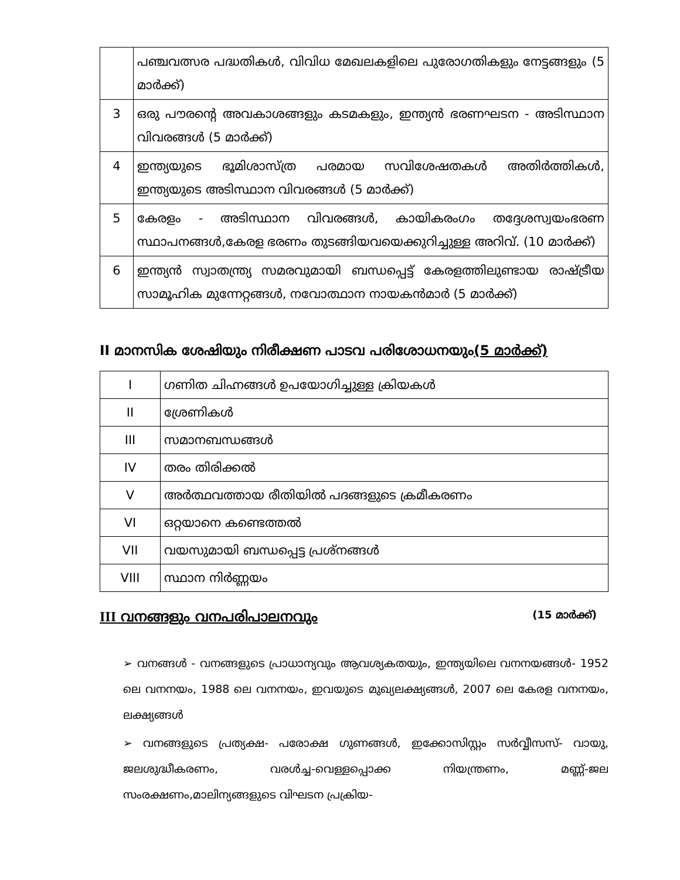| | പഞ്ചവത്സര പദ്ധതികൾ, വിവിധ മേഖലകളിലെ പുരോഗതികളും നേട്ടങ്ങളും (5 മാർക്ക്) |
| 3 | ഒരു പൗരന്റെ അവകാശങ്ങളും കടമകളും, ഇന്ത്യൻ ഭരണഘടന - അടിസ്ഥാന വിവരങ്ങൾ (5 മാർക്ക്) |
| 4 | ഇന്ത്യയുടെ ഭൂമിശാസ്ത്ര പരമായ സവിശേഷതകൾ അതിർത്തികൾ, ഇന്ത്യയുടെ അടിസ്ഥാന വിവരങ്ങൾ (5 മാർക്ക്) |
| 5 | കേരളം - അടിസ്ഥാന വിവരങ്ങൾ, കായികരംഗം തദ്ദേശസ്വയംഭരണ സ്ഥാപനങ്ങൾ,കേരള ഭരണം തുടങ്ങിയവയെക്കുറിച്ചുള്ള അറിവ്. (10 മാർക്ക്) |
| 6 | ഇന്ത്യൻ സ്വാതന്ത്ര്യ സമരവുമായി ബന്ധപ്പെട്ട് കേരളത്തിലുണ്ടായ രാഷ്ട്രീയ സാമൂഹിക മുന്നേറ്റങ്ങൾ, നവോത്ഥാന നായകൻമാർ (5 മാർക്ക്) |
II മാനസിക ശേഷിയും നിരീക്ഷണ പാടവ പരിശോധനയും(5 മാർക്ക്)
| I | ഗണിത ചിഹ്നങ്ങൾ ഉപയോഗിച്ചുള്ള ക്രിയകൾ |
| II | ശ്രേണികൾ |
| III | സമാനബന്ധങ്ങൾ |
| IV | തരം തിരിക്കൽ |
| V | അർത്ഥവത്തായ രീതിയിൽ പദങ്ങളുടെ ക്രമീകരണം |
| VI | ഒറ്റയാനെ കണ്ടെത്തൽ |
| VII | വയസുമായി ബന്ധപ്പെട്ട പ്രശ്നങ്ങൾ |
| VIII | സ്ഥാന നിർണ്ണയം |
III വനങ്ങളും വനപരിപാലനവും (15 മാർക്ക്)
➢ വനങ്ങൾ - വനങ്ങളുടെ പ്രാധാന്യവും ആവശ്യകതയും, ഇന്ത്യയിലെ വനനയങ്ങൾ- 1952 ലെ വനനയം, 1988 ലെ വനനയം, ഇവയുടെ മുഖ്യലക്ഷ്യങ്ങൾ, 2007 ലെ കേരള വനനയം, ലക്ഷ്യങ്ങൾ
➢ വനങ്ങളുടെ പ്രത്യക്ഷ- പരോക്ഷ ഗുണങ്ങൾ, ഇക്കോസിസ്റ്റം സർവ്വീസസ്- വായു, ജലശുദ്ധീകരണം, വരൾച്ച-വെള്ളപ്പൊക്ക നിയന്ത്രണം, മണ്ണ്-ജല സംരക്ഷണം,മാലിന്യങ്ങളുടെ വിഘടന പ്രക്രിയ-